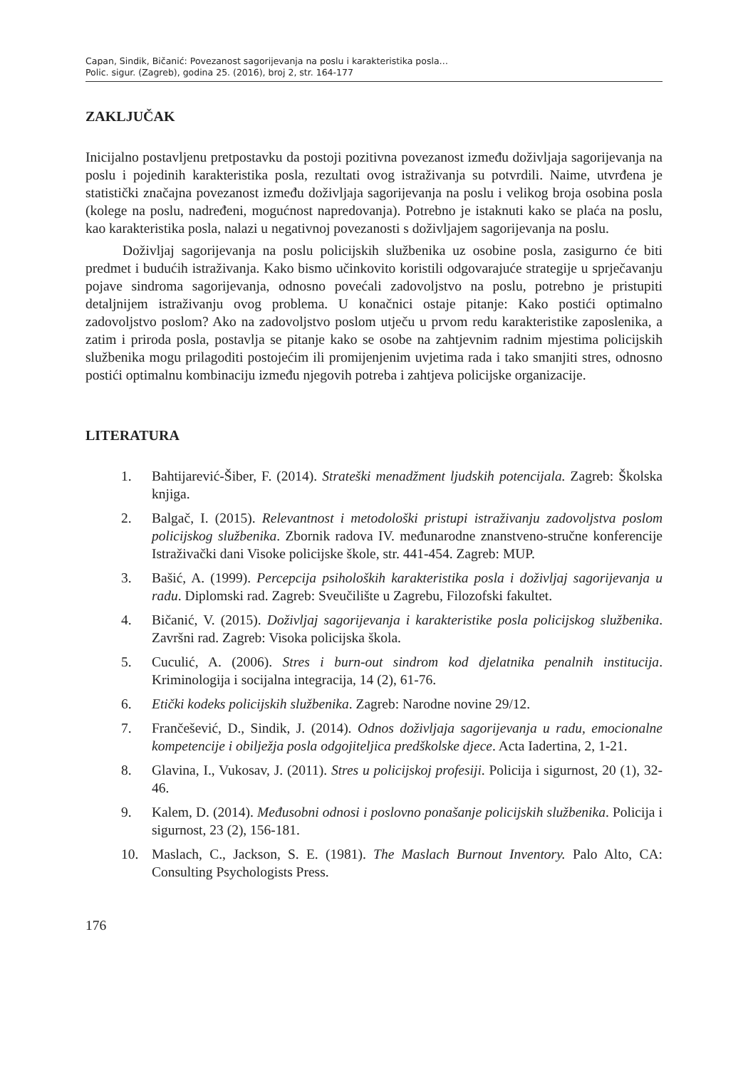Capan, Sindik, Bičanić: Povezanost sagorijevanja na poslu i karakteristika posla…
Polic. sigur. (Zagreb), godina 25. (2016), broj 2, str. 164-177
ZAKLJUČAK
Inicijalno postavljenu pretpostavku da postoji pozitivna povezanost između doživljaja sagorijevanja na poslu i pojedinih karakteristika posla, rezultati ovog istraživanja su potvrdili. Naime, utvrđena je statistički značajna povezanost između doživljaja sagorijevanja na poslu i velikog broja osobina posla (kolege na poslu, nadređeni, mogućnost napredovanja). Potrebno je istaknuti kako se plaća na poslu, kao karakteristika posla, nalazi u negativnoj povezanosti s doživljajem sagorijevanja na poslu.
Doživljaj sagorijevanja na poslu policijskih službenika uz osobine posla, zasigurno će biti predmet i budućih istraživanja. Kako bismo učinkovito koristili odgovarajuće strategije u sprječavanju pojave sindroma sagorijevanja, odnosno povećali zadovoljstvo na poslu, potrebno je pristupiti detaljnijem istraživanju ovog problema. U konačnici ostaje pitanje: Kako postići optimalno zadovoljstvo poslom? Ako na zadovoljstvo poslom utječu u prvom redu karakteristike zaposlenika, a zatim i priroda posla, postavlja se pitanje kako se osobe na zahtjevnim radnim mjestima policijskih službenika mogu prilagoditi postojećim ili promijenjenim uvjetima rada i tako smanjiti stres, odnosno postići optimalnu kombinaciju između njegovih potreba i zahtjeva policijske organizacije.
LITERATURA
1. Bahtijarević-Šiber, F. (2014). Strateški menadžment ljudskih potencijala. Zagreb: Školska knjiga.
2. Balgač, I. (2015). Relevantnost i metodološki pristupi istraživanju zadovoljstva poslom policijskog službenika. Zbornik radova IV. međunarodne znanstveno-stručne konferencije Istraživački dani Visoke policijske škole, str. 441-454. Zagreb: MUP.
3. Bašić, A. (1999). Percepcija psiholoških karakteristika posla i doživljaj sagorijevanja u radu. Diplomski rad. Zagreb: Sveučilište u Zagrebu, Filozofski fakultet.
4. Bičanić, V. (2015). Doživljaj sagorijevanja i karakteristike posla policijskog službenika. Završni rad. Zagreb: Visoka policijska škola.
5. Cuculić, A. (2006). Stres i burn-out sindrom kod djelatnika penalnih institucija. Kriminologija i socijalna integracija, 14 (2), 61-76.
6. Etički kodeks policijskih službenika. Zagreb: Narodne novine 29/12.
7. Frančešević, D., Sindik, J. (2014). Odnos doživljaja sagorijevanja u radu, emocionalne kompetencije i obilježja posla odgojiteljica predškolske djece. Acta Iadertina, 2, 1-21.
8. Glavina, I., Vukosav, J. (2011). Stres u policijskoj profesiji. Policija i sigurnost, 20 (1), 32-46.
9. Kalem, D. (2014). Međusobni odnosi i poslovno ponašanje policijskih službenika. Policija i sigurnost, 23 (2), 156-181.
10. Maslach, C., Jackson, S. E. (1981). The Maslach Burnout Inventory. Palo Alto, CA: Consulting Psychologists Press.
176